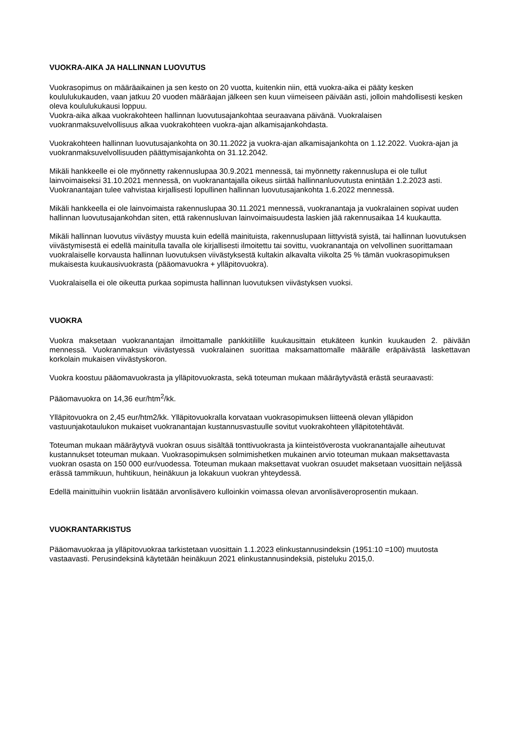VUOKRA-AIKA JA HALLINNAN LUOVUTUS
Vuokrasopimus on määräaikainen ja sen kesto on 20 vuotta, kuitenkin niin, että vuokra-aika ei pääty kesken koululukukauden, vaan jatkuu 20 vuoden määräajan jälkeen sen kuun viimeiseen päivään asti, jolloin mahdollisesti kesken oleva koululukukausi loppuu.
Vuokra-aika alkaa vuokrakohteen hallinnan luovutusajankohtaa seuraavana päivänä. Vuokralaisen vuokranmaksuvelvollisuus alkaa vuokrakohteen vuokra-ajan alkamisajankohdasta.
Vuokrakohteen hallinnan luovutusajankohta on 30.11.2022 ja vuokra-ajan alkamisajankohta on 1.12.2022. Vuokra-ajan ja vuokranmaksuvelvollisuuden päättymisajankohta on 31.12.2042.
Mikäli hankkeelle ei ole myönnetty rakennuslupaa 30.9.2021 mennessä, tai myönnetty rakennuslupa ei ole tullut lainvoimaiseksi 31.10.2021 mennessä, on vuokranantajalla oikeus siirtää hallinnanluovutusta enintään 1.2.2023 asti. Vuokranantajan tulee vahvistaa kirjallisesti lopullinen hallinnan luovutusajankohta 1.6.2022 mennessä.
Mikäli hankkeella ei ole lainvoimaista rakennuslupaa 30.11.2021 mennessä, vuokranantaja ja vuokralainen sopivat uuden hallinnan luovutusajankohdan siten, että rakennusluvan lainvoimaisuudesta laskien jää rakennusaikaa 14 kuukautta.
Mikäli hallinnan luovutus viivästyy muusta kuin edellä mainituista, rakennuslupaan liittyvistä syistä, tai hallinnan luovutuksen viivästymisestä ei edellä mainitulla tavalla ole kirjallisesti ilmoitettu tai sovittu, vuokranantaja on velvollinen suorittamaan vuokralaiselle korvausta hallinnan luovutuksen viivästyksestä kultakin alkavalta viikolta 25 % tämän vuokrasopimuksen mukaisesta kuukausivuokrasta (pääomavuokra + ylläpitovuokra).
Vuokralaisella ei ole oikeutta purkaa sopimusta hallinnan luovutuksen viivästyksen vuoksi.
VUOKRA
Vuokra maksetaan vuokranantajan ilmoittamalle pankkitilille kuukausittain etukäteen kunkin kuukauden 2. päivään mennessä. Vuokranmaksun viivästyessä vuokralainen suorittaa maksamattomalle määrälle eräpäivästä laskettavan korkolain mukaisen viivästyskoron.
Vuokra koostuu pääomavuokrasta ja ylläpitovuokrasta, sekä toteuman mukaan määräytyvästä erästä seuraavasti:
Pääomavuokra on 14,36 eur/htm<sup>2</sup>/kk.
Ylläpitovuokra on 2,45 eur/htm2/kk. Ylläpitovuokralla korvataan vuokrasopimuksen liitteenä olevan ylläpidon vastuunjakotaulukon mukaiset vuokranantajan kustannusvastuulle sovitut vuokrakohteen ylläpitotehtävät.
Toteuman mukaan määräytyvä vuokran osuus sisältää tonttivuokrasta ja kiinteistöverosta vuokranantajalle aiheutuvat kustannukset toteuman mukaan. Vuokrasopimuksen solmimishetken mukainen arvio toteuman mukaan maksettavasta vuokran osasta on 150 000 eur/vuodessa. Toteuman mukaan maksettavat vuokran osuudet maksetaan vuosittain neljässä erässä tammikuun, huhtikuun, heinäkuun ja lokakuun vuokran yhteydessä.
Edellä mainittuihin vuokriin lisätään arvonlisävero kulloinkin voimassa olevan arvonlisäveroprosentin mukaan.
VUOKRANTARKISTUS
Pääomavuokraa ja ylläpitovuokraa tarkistetaan vuosittain 1.1.2023 elinkustannusindeksin (1951:10 =100) muutosta vastaavasti. Perusindeksinä käytetään heinäkuun 2021 elinkustannusindeksiä, pisteluku 2015,0.